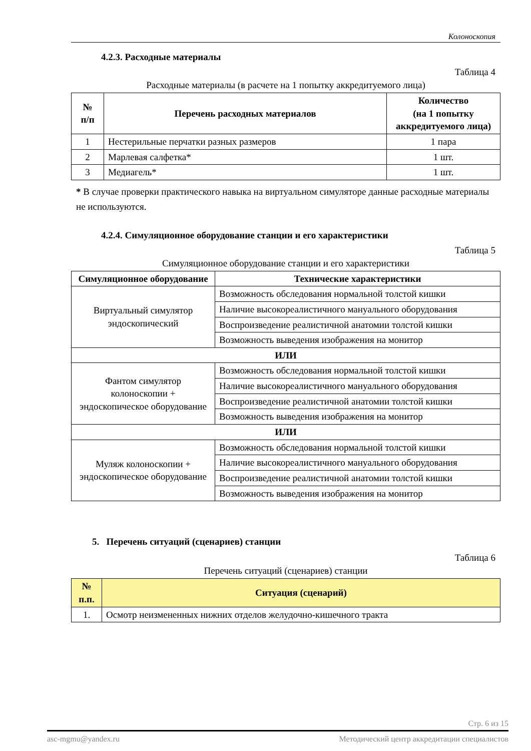Колоноскопия
4.2.3. Расходные материалы
Таблица 4
Расходные материалы (в расчете на 1 попытку аккредитуемого лица)
| № п/п | Перечень расходных материалов | Количество (на 1 попытку аккредитуемого лица) |
| --- | --- | --- |
| 1 | Нестерильные перчатки разных размеров | 1 пара |
| 2 | Марлевая салфетка* | 1 шт. |
| 3 | Медиагель* | 1 шт. |
* В случае проверки практического навыка на виртуальном симуляторе данные расходные материалы не используются.
4.2.4. Симуляционное оборудование станции и его характеристики
Таблица 5
Симуляционное оборудование станции и его характеристики
| Симуляционное оборудование | Технические характеристики |
| --- | --- |
| Виртуальный симулятор эндоскопический | Возможность обследования нормальной толстой кишки |
| | Наличие высокореалистичного мануального оборудования |
| | Воспроизведение реалистичной анатомии толстой кишки |
| | Возможность выведения изображения на монитор |
| ИЛИ | |
| Фантом симулятор колоноскопии + эндоскопическое оборудование | Возможность обследования нормальной толстой кишки |
| | Наличие высокореалистичного мануального оборудования |
| | Воспроизведение реалистичной анатомии толстой кишки |
| | Возможность выведения изображения на монитор |
| ИЛИ | |
| Муляж колоноскопии + эндоскопическое оборудование | Возможность обследования нормальной толстой кишки |
| | Наличие высокореалистичного мануального оборудования |
| | Воспроизведение реалистичной анатомии толстой кишки |
| | Возможность выведения изображения на монитор |
5. Перечень ситуаций (сценариев) станции
Таблица 6
Перечень ситуаций (сценариев) станции
| № п.п. | Ситуация (сценарий) |
| --- | --- |
| 1. | Осмотр неизмененных нижних отделов желудочно-кишечного тракта |
Стр. 6 из 15
asc-mgmu@yandex.ru Методический центр аккредитации специалистов